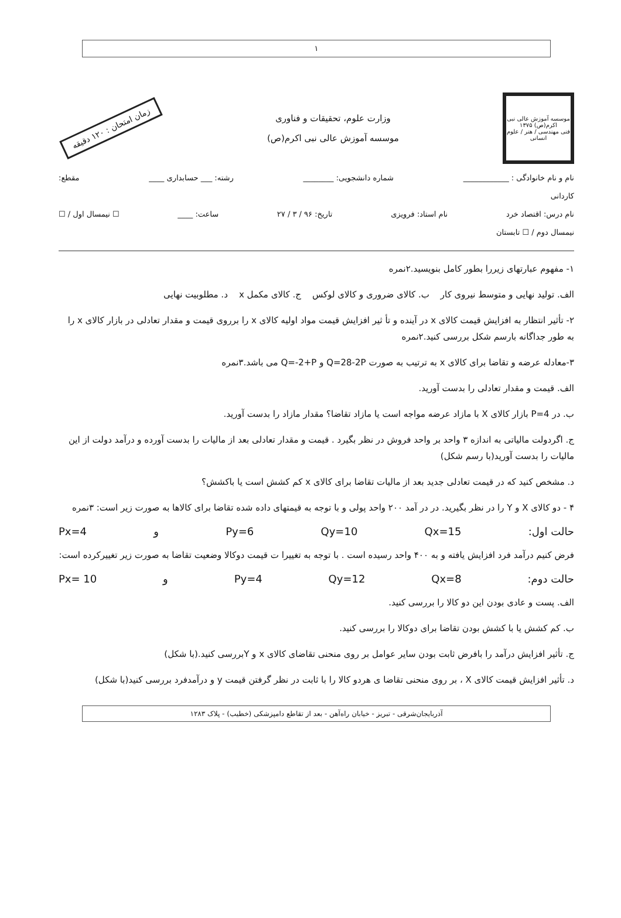۱
موسسه آموزش عالی نبی اکرم(ص) ۱۳۷۵
فنی مهندسی / هنر / علوم انسانی
وزارت علوم، تحقیقات و فناوری
موسسه آموزش عالی نبی اکرم(ص)
زمان امتحان : ۱۲۰ دقیقه
نام و نام خانوادگی : ____________ شماره دانشجویی: ________ رشته: ___ حسابداری ____ مقطع:
کاردانی
نام درس: اقتصاد خرد نام استاد: فرویزی تاریخ: ۹۶ / ۳ / ۲۷ ساعت: ____ ☐ نیمسال اول / ☐
نیمسال دوم / ☐ تابستان
۱- مفهوم عبارتهای زیررا بطور کامل بنویسید.۲نمره
الف. تولید نهایی و متوسط نیروی کار ب. کالای ضروری و کالای لوکس ج. کالای مکمل x د. مطلوبیت نهایی
۲- تأثیر انتظار به افزایش قیمت کالای x در آینده و تأ ثیر افزایش قیمت مواد اولیه کالای x را برروی قیمت و مقدار تعادلی در بازار کالای x را به طور جداگانه بارسم شکل بررسی کنید.۲نمره
۳-معادله عرضه و تقاضا برای کالای x به ترتیب به صورت Q=28-2P و Q=-2+P می باشد.۳نمره
الف. قیمت و مقدار تعادلی را بدست آورید.
ب. در P=4 بازار کالای X با مازاد عرضه مواجه است یا مازاد تقاضا؟ مقدار مازاد را بدست آورید.
ج. اگردولت مالیاتی به اندازه ۳ واحد بر واحد فروش در نظر بگیرد . قیمت و مقدار تعادلی بعد از مالیات را بدست آورده و درآمد دولت از این مالیات را بدست آورید(با رسم شکل)
د. مشخص کنید که در قیمت تعادلی جدید بعد از مالیات تقاضا برای کالای x کم کشش است یا باکشش؟
۴ - دو کالای X و Y را در نظر بگیرید. در در آمد ۲۰۰ واحد پولی و با توجه به قیمتهای داده شده تقاضا برای کالاها به صورت زیر است: ۳نمره
Px=4 و Py=6 Qy=10 Qx=15 حالت اول:
فرض کنیم درآمد فرد افزایش یافته و به ۴۰۰ واحد رسیده است . با توجه به تغییرا ت قیمت دوکالا وضعیت تقاضا به صورت زیر تغییرکرده است:
Px= 10 و Py=4 Qy=12 Qx=8 حالت دوم:
الف. پست و عادی بودن این دو کالا را بررسی کنید.
ب. کم کشش یا با کشش بودن تقاضا برای دوکالا را بررسی کنید.
ج. تأثیر افزایش درآمد را بافرض ثابت بودن سایر عوامل بر روی منحنی تقاضای کالای x و Yبررسی کنید.(با شکل)
د. تأثیر افزایش قیمت کالای X ، بر روی منحنی تقاضا ی هردو کالا را با ثابت در نظر گرفتن قیمت y و درآمدفرد بررسی کنید(با شکل)
آذربایجان‌شرقی - تبریز - خیابان راه‌آهن - بعد از تقاطع دامپزشکی (خطیب) - پلاک ۱۲۸۳